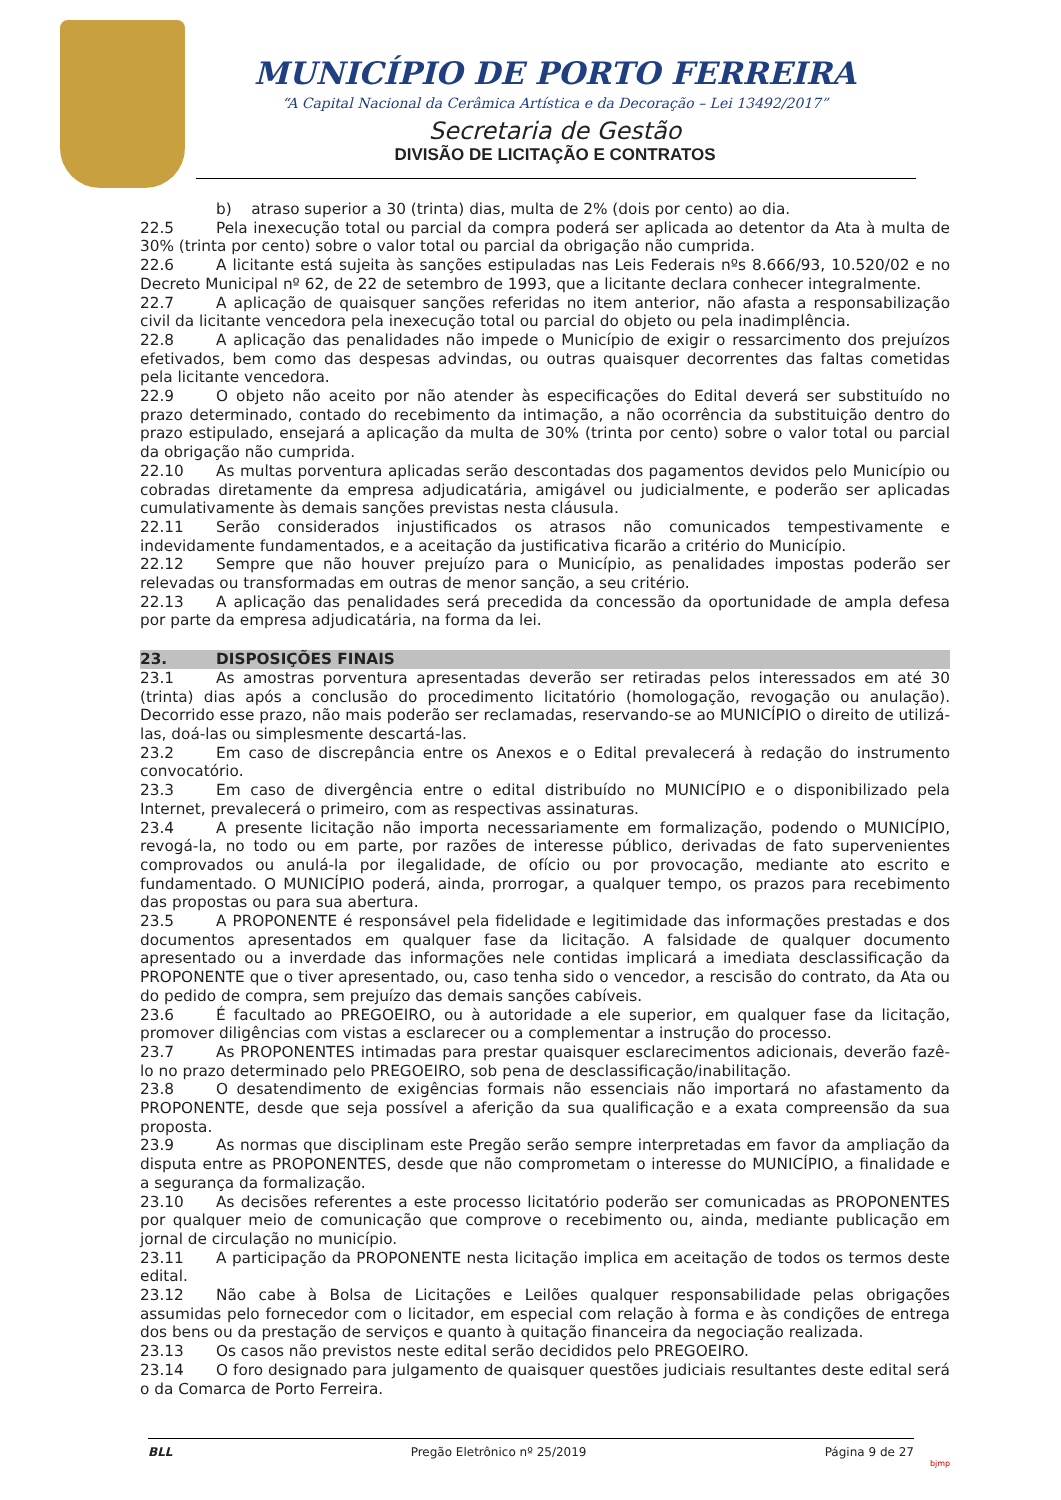MUNICÍPIO DE PORTO FERREIRA
“A Capital Nacional da Cerâmica Artística e da Decoração – Lei 13492/2017”
Secretaria de Gestão
DIVISÃO DE LICITAÇÃO E CONTRATOS
b) atraso superior a 30 (trinta) dias, multa de 2% (dois por cento) ao dia.
22.5 Pela inexecução total ou parcial da compra poderá ser aplicada ao detentor da Ata à multa de 30% (trinta por cento) sobre o valor total ou parcial da obrigação não cumprida.
22.6 A licitante está sujeita às sanções estipuladas nas Leis Federais nºs 8.666/93, 10.520/02 e no Decreto Municipal nº 62, de 22 de setembro de 1993, que a licitante declara conhecer integralmente.
22.7 A aplicação de quaisquer sanções referidas no item anterior, não afasta a responsabilização civil da licitante vencedora pela inexecução total ou parcial do objeto ou pela inadimplência.
22.8 A aplicação das penalidades não impede o Município de exigir o ressarcimento dos prejuízos efetivados, bem como das despesas advindas, ou outras quaisquer decorrentes das faltas cometidas pela licitante vencedora.
22.9 O objeto não aceito por não atender às especificações do Edital deverá ser substituído no prazo determinado, contado do recebimento da intimação, a não ocorrência da substituição dentro do prazo estipulado, ensejará a aplicação da multa de 30% (trinta por cento) sobre o valor total ou parcial da obrigação não cumprida.
22.10 As multas porventura aplicadas serão descontadas dos pagamentos devidos pelo Município ou cobradas diretamente da empresa adjudicatária, amigável ou judicialmente, e poderão ser aplicadas cumulativamente às demais sanções previstas nesta cláusula.
22.11 Serão considerados injustificados os atrasos não comunicados tempestivamente e indevidamente fundamentados, e a aceitação da justificativa ficarão a critério do Município.
22.12 Sempre que não houver prejuízo para o Município, as penalidades impostas poderão ser relevadas ou transformadas em outras de menor sanção, a seu critério.
22.13 A aplicação das penalidades será precedida da concessão da oportunidade de ampla defesa por parte da empresa adjudicatária, na forma da lei.
23. DISPOSIÇÕES FINAIS
23.1 As amostras porventura apresentadas deverão ser retiradas pelos interessados em até 30 (trinta) dias após a conclusão do procedimento licitatório (homologação, revogação ou anulação). Decorrido esse prazo, não mais poderão ser reclamadas, reservando-se ao MUNICÍPIO o direito de utilizá-las, doá-las ou simplesmente descartá-las.
23.2 Em caso de discrepância entre os Anexos e o Edital prevalecerá à redação do instrumento convocatório.
23.3 Em caso de divergência entre o edital distribuído no MUNICÍPIO e o disponibilizado pela Internet, prevalecerá o primeiro, com as respectivas assinaturas.
23.4 A presente licitação não importa necessariamente em formalização, podendo o MUNICÍPIO, revogá-la, no todo ou em parte, por razões de interesse público, derivadas de fato supervenientes comprovados ou anulá-la por ilegalidade, de ofício ou por provocação, mediante ato escrito e fundamentado. O MUNICÍPIO poderá, ainda, prorrogar, a qualquer tempo, os prazos para recebimento das propostas ou para sua abertura.
23.5 A PROPONENTE é responsável pela fidelidade e legitimidade das informações prestadas e dos documentos apresentados em qualquer fase da licitação. A falsidade de qualquer documento apresentado ou a inverdade das informações nele contidas implicará a imediata desclassificação da PROPONENTE que o tiver apresentado, ou, caso tenha sido o vencedor, a rescisão do contrato, da Ata ou do pedido de compra, sem prejuízo das demais sanções cabíveis.
23.6 É facultado ao PREGOEIRO, ou à autoridade a ele superior, em qualquer fase da licitação, promover diligências com vistas a esclarecer ou a complementar a instrução do processo.
23.7 As PROPONENTES intimadas para prestar quaisquer esclarecimentos adicionais, deverão fazê-lo no prazo determinado pelo PREGOEIRO, sob pena de desclassificação/inabilitação.
23.8 O desatendimento de exigências formais não essenciais não importará no afastamento da PROPONENTE, desde que seja possível a aferição da sua qualificação e a exata compreensão da sua proposta.
23.9 As normas que disciplinam este Pregão serão sempre interpretadas em favor da ampliação da disputa entre as PROPONENTES, desde que não comprometam o interesse do MUNICÍPIO, a finalidade e a segurança da formalização.
23.10 As decisões referentes a este processo licitatório poderão ser comunicadas as PROPONENTES por qualquer meio de comunicação que comprove o recebimento ou, ainda, mediante publicação em jornal de circulação no município.
23.11 A participação da PROPONENTE nesta licitação implica em aceitação de todos os termos deste edital.
23.12 Não cabe à Bolsa de Licitações e Leilões qualquer responsabilidade pelas obrigações assumidas pelo fornecedor com o licitador, em especial com relação à forma e às condições de entrega dos bens ou da prestação de serviços e quanto à quitação financeira da negociação realizada.
23.13 Os casos não previstos neste edital serão decididos pelo PREGOEIRO.
23.14 O foro designado para julgamento de quaisquer questões judiciais resultantes deste edital será o da Comarca de Porto Ferreira.
BLL Pregão Eletrônico nº 25/2019 Página 9 de 27
bjmp